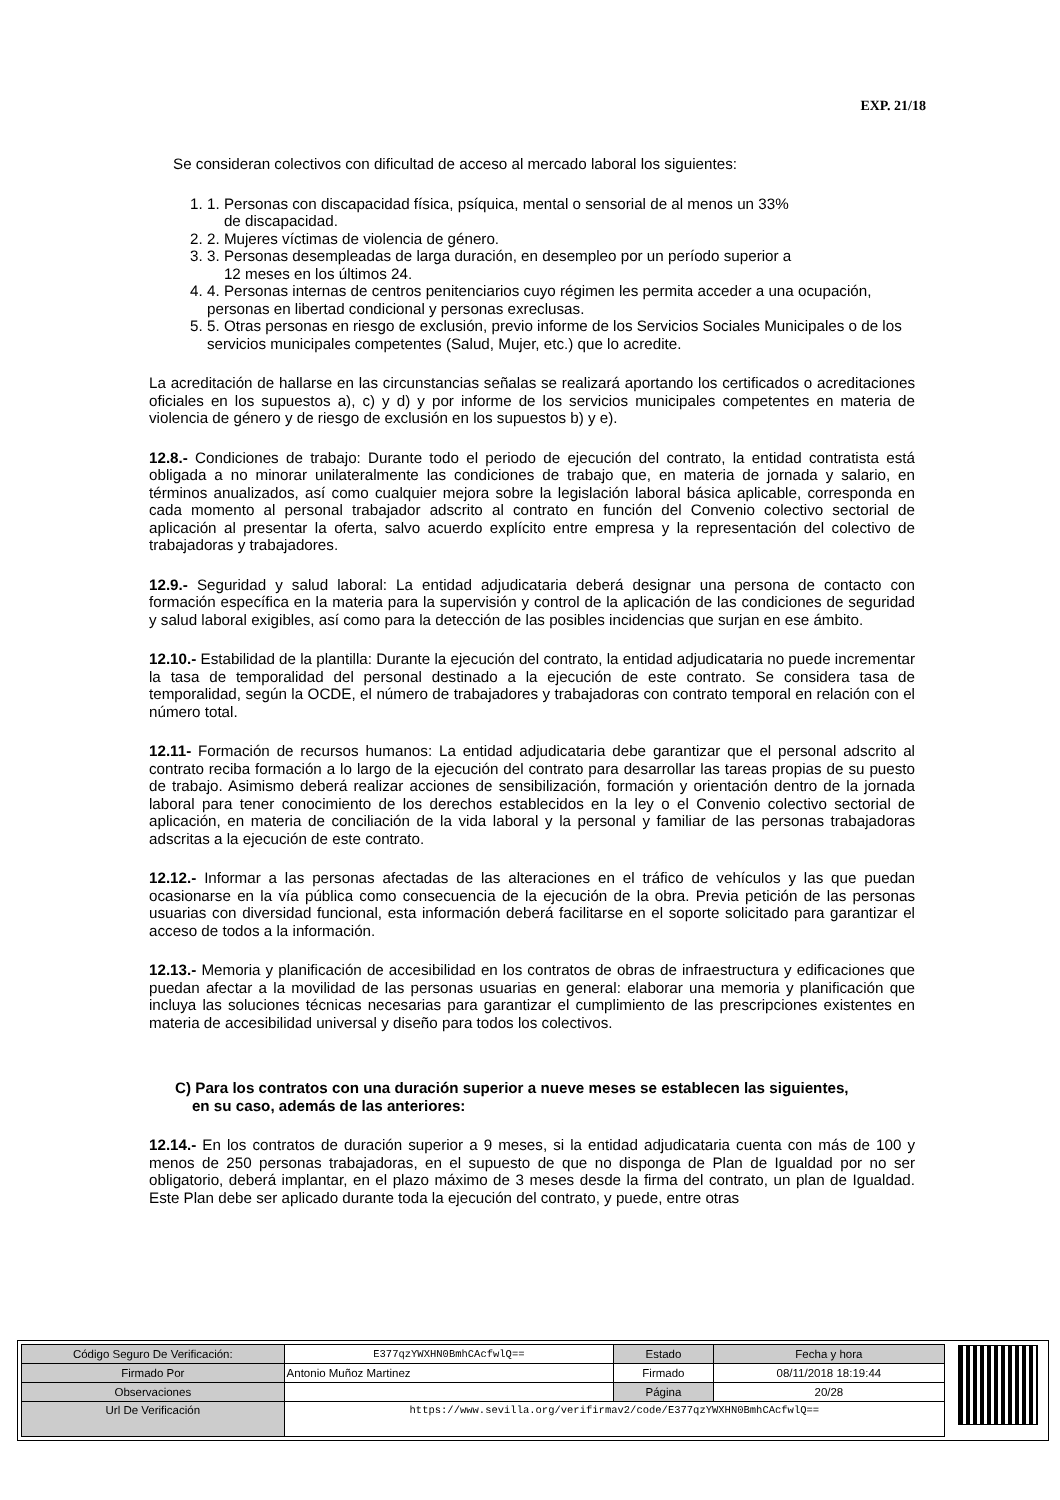EXP. 21/18
Se consideran colectivos con dificultad de acceso al mercado laboral los siguientes:
1. 1. Personas con discapacidad física, psíquica, mental o sensorial de al menos un 33%
de discapacidad.
2. 2. Mujeres víctimas de violencia de género.
3. 3. Personas desempleadas de larga duración, en desempleo por un período superior a
12 meses en los últimos 24.
4. 4. Personas internas de centros penitenciarios cuyo régimen les permita acceder a una ocupación, personas en libertad condicional y personas exreclusas.
5. 5. Otras personas en riesgo de exclusión, previo informe de los Servicios Sociales Municipales o de los servicios municipales competentes (Salud, Mujer, etc.) que lo acredite.
La acreditación de hallarse en las circunstancias señalas se realizará aportando los certificados o acreditaciones oficiales en los supuestos a), c) y d) y por informe de los servicios municipales competentes en materia de violencia de género y de riesgo de exclusión en los supuestos b) y e).
12.8.- Condiciones de trabajo: Durante todo el periodo de ejecución del contrato, la entidad contratista está obligada a no minorar unilateralmente las condiciones de trabajo que, en materia de jornada y salario, en términos anualizados, así como cualquier mejora sobre la legislación laboral básica aplicable, corresponda en cada momento al personal trabajador adscrito al contrato en función del Convenio colectivo sectorial de aplicación al presentar la oferta, salvo acuerdo explícito entre empresa y la representación del colectivo de trabajadoras y trabajadores.
12.9.- Seguridad y salud laboral: La entidad adjudicataria deberá designar una persona de contacto con formación específica en la materia para la supervisión y control de la aplicación de las condiciones de seguridad y salud laboral exigibles, así como para la detección de las posibles incidencias que surjan en ese ámbito.
12.10.- Estabilidad de la plantilla: Durante la ejecución del contrato, la entidad adjudicataria no puede incrementar la tasa de temporalidad del personal destinado a la ejecución de este contrato. Se considera tasa de temporalidad, según la OCDE, el número de trabajadores y trabajadoras con contrato temporal en relación con el número total.
12.11- Formación de recursos humanos: La entidad adjudicataria debe garantizar que el personal adscrito al contrato reciba formación a lo largo de la ejecución del contrato para desarrollar las tareas propias de su puesto de trabajo. Asimismo deberá realizar acciones de sensibilización, formación y orientación dentro de la jornada laboral para tener conocimiento de los derechos establecidos en la ley o el Convenio colectivo sectorial de aplicación, en materia de conciliación de la vida laboral y la personal y familiar de las personas trabajadoras adscritas a la ejecución de este contrato.
12.12.- Informar a las personas afectadas de las alteraciones en el tráfico de vehículos y las que puedan ocasionarse en la vía pública como consecuencia de la ejecución de la obra. Previa petición de las personas usuarias con diversidad funcional, esta información deberá facilitarse en el soporte solicitado para garantizar el acceso de todos a la información.
12.13.- Memoria y planificación de accesibilidad en los contratos de obras de infraestructura y edificaciones que puedan afectar a la movilidad de las personas usuarias en general: elaborar una memoria y planificación que incluya las soluciones técnicas necesarias para garantizar el cumplimiento de las prescripciones existentes en materia de accesibilidad universal y diseño para todos los colectivos.
C) Para los contratos con una duración superior a nueve meses se establecen las siguientes,
en su caso, además de las anteriores:
12.14.- En los contratos de duración superior a 9 meses, si la entidad adjudicataria cuenta con más de 100 y menos de 250 personas trabajadoras, en el supuesto de que no disponga de Plan de Igualdad por no ser obligatorio, deberá implantar, en el plazo máximo de 3 meses desde la firma del contrato, un plan de Igualdad. Este Plan debe ser aplicado durante toda la ejecución del contrato, y puede, entre otras
| Código Seguro De Verificación: | E377qzYWXHN0BmhCAcfwlQ== | Estado | Fecha y hora |
| Firmado Por | Antonio Muñoz Martinez | Firmado | 08/11/2018 18:19:44 |
| Observaciones | | Página | 20/28 |
| Url De Verificación | https://www.sevilla.org/verifirmav2/code/E377qzYWXHN0BmhCAcfwlQ== | | |